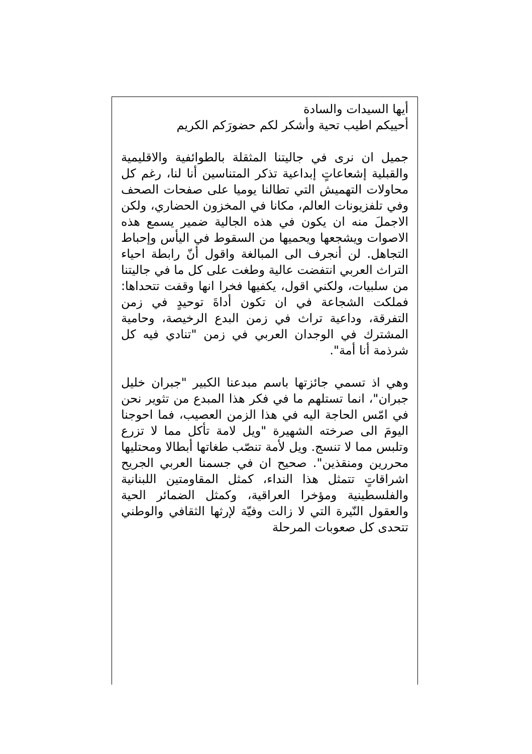أيها السيدات والسادة
أحييكم اطيب تحية وأشكر لكم حضورَكم الكريم
جميل ان نرى في جاليتنا المثقلة بالطوائفية والاقليمية والقبلية إشعاعاتٍ إبداعية تذكر المتناسين أنا لنا، رغم كل محاولات التهميش التي تطالنا يوميا على صفحات الصحف وفي تلفزيونات العالم، مكانا في المخزون الحضاري، ولكن الاجملَ منه ان يكون في هذه الجالية ضمير يسمع هذه الاصوات ويشجعها ويحميها من السقوط في اليأس وإحباط التجاهل. لن أنجرف الى المبالغة واقول أنّ رابطة احياء التراث العربي انتفضت عالية وطغت على كل ما في جاليتنا من سلبيات، ولكني اقول، يكفيها فخرا انها وقفت تتحداها: فملكت الشجاعة في ان تكون أداةَ توحيدٍ في زمن التفرقة، وداعية تراث في زمن البدع الرخيصة، وحامية المشترك في الوجدان العربي في زمن "تنادي فيه كل شرذمة أنا أمة".
وهي اذ تسمي جائزتها باسم مبدعنا الكبير "جبران خليل جبران"، انما تستلهم ما في فكر هذا المبدع من تثوير نحن في امّس الحاجة اليه في هذا الزمن العصيب، فما احوجنا اليومَ الى صرخته الشهيرة "ويل لامة تأكل مما لا تزرع وتلبس مما لا تنسج. ويل لأمة تنصّب طغاتها أبطالا ومحتليها محررين ومنقذين". صحيح ان في جسمنا العربي الجريح اشراقاتٍ تتمثل هذا النداء، كمثل المقاومتين اللبنانية والفلسطينية ومؤخرا العراقية، وكمثل الضمائر الحية والعقول النّيرة التي لا زالت وفيّة لإرثها الثقافي والوطني تتحدى كل صعوبات المرحلة